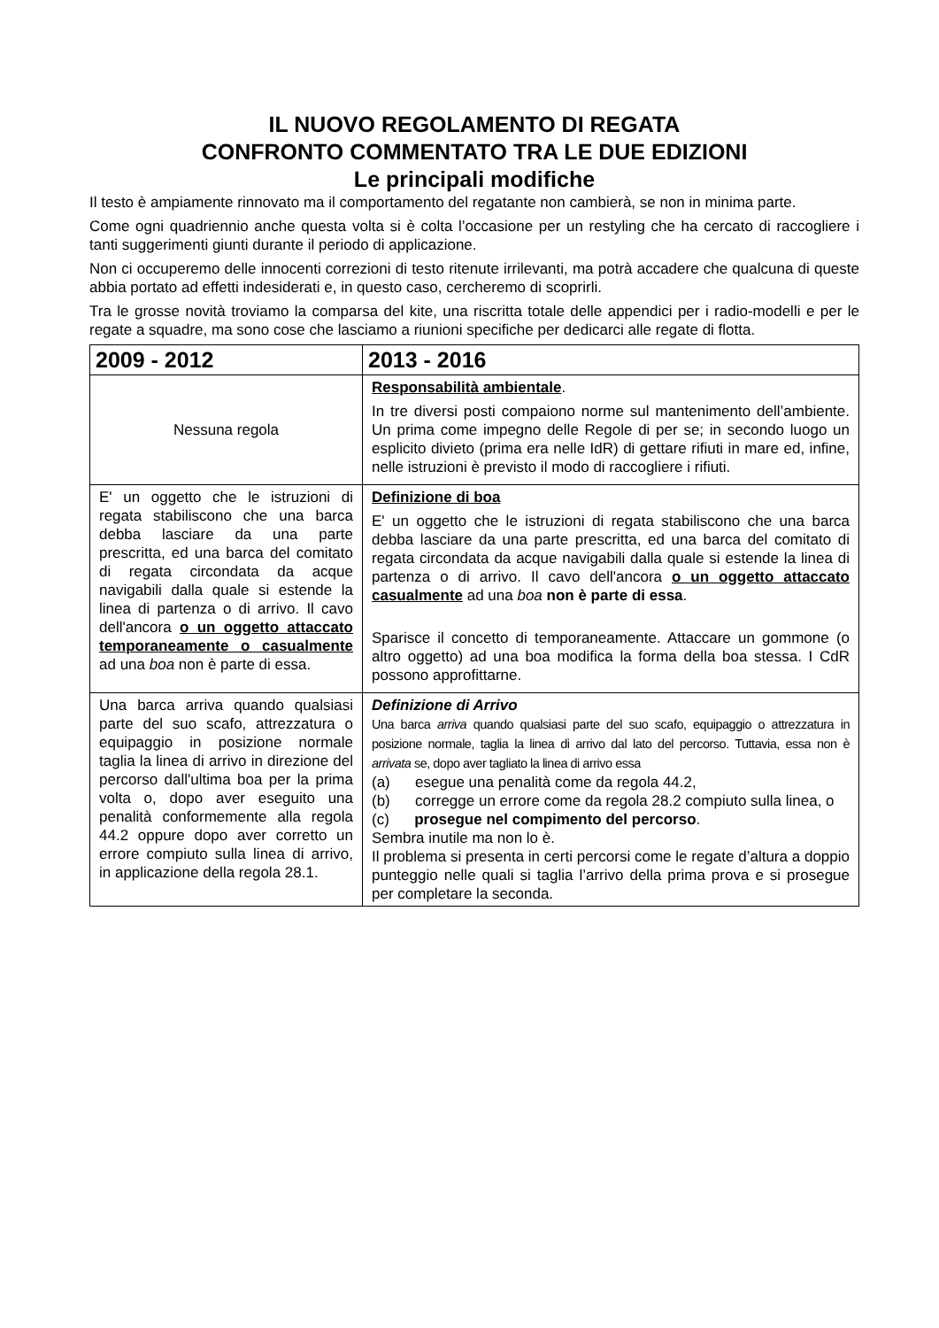IL NUOVO REGOLAMENTO DI REGATA
CONFRONTO COMMENTATO TRA LE DUE EDIZIONI
Le principali modifiche
Il testo è ampiamente rinnovato ma il comportamento del regatante non cambierà, se non in minima parte.
Come ogni quadriennio anche questa volta si è colta l’occasione per un restyling che ha cercato di raccogliere i tanti suggerimenti giunti durante il periodo di applicazione.
Non ci occuperemo delle innocenti correzioni di testo ritenute irrilevanti, ma potrà accadere che qualcuna di queste abbia portato ad effetti indesiderati e, in questo caso, cercheremo di scoprirli.
Tra le grosse novità troviamo la comparsa del kite, una riscritta totale delle appendici per i radio-modelli e per le regate a squadre, ma sono cose che lasciamo a riunioni specifiche per dedicarci alle regate di flotta.
| 2009 - 2012 | 2013 - 2016 |
| --- | --- |
| Nessuna regola | Responsabilità ambientale . In tre diversi posti compaiono norme sul mantenimento dell’ambiente. Un prima come impegno delle Regole di per se; in secondo luogo un esplicito divieto (prima era nelle IdR) di gettare rifiuti in mare ed, infine, nelle istruzioni è previsto il modo di raccogliere i rifiuti. |
| E' un oggetto che le istruzioni di regata stabiliscono che una barca debba lasciare da una parte prescritta, ed una barca del comitato di regata circondata da acque navigabili dalla quale si estende la linea di partenza o di arrivo. Il cavo dell'ancora o un oggetto attaccato temporaneamente o casualmente ad una boa non è parte di essa. | Definizione di boa E' un oggetto che le istruzioni di regata stabiliscono che una barca debba lasciare da una parte prescritta, ed una barca del comitato di regata circondata da acque navigabili dalla quale si estende la linea di partenza o di arrivo. Il cavo dell'ancora o un oggetto attaccato casualmente ad una boa non è parte di essa . Sparisce il concetto di temporaneamente. Attaccare un gommone (o altro oggetto) ad una boa modifica la forma della boa stessa. I CdR possono approfittarne. |
| Una barca arriva quando qualsiasi parte del suo scafo, attrezzatura o equipaggio in posizione normale taglia la linea di arrivo in direzione del percorso dall'ultima boa per la prima volta o, dopo aver eseguito una penalità conformemente alla regola 44.2 oppure dopo aver corretto un errore compiuto sulla linea di arrivo, in applicazione della regola 28.1. | Definizione di Arrivo Una barca arriva quando qualsiasi parte del suo scafo, equipaggio o attrezzatura in posizione normale, taglia la linea di arrivo dal lato del percorso. Tuttavia, essa non è arrivata se, dopo aver tagliato la linea di arrivo essa (a) esegue una penalità come da regola 44.2, (b) corregge un errore come da regola 28.2 compiuto sulla linea, o (c) prosegue nel compimento del percorso . Sembra inutile ma non lo è. Il problema si presenta in certi percorsi come le regate d’altura a doppio punteggio nelle quali si taglia l’arrivo della prima prova e si prosegue per completare la seconda. |